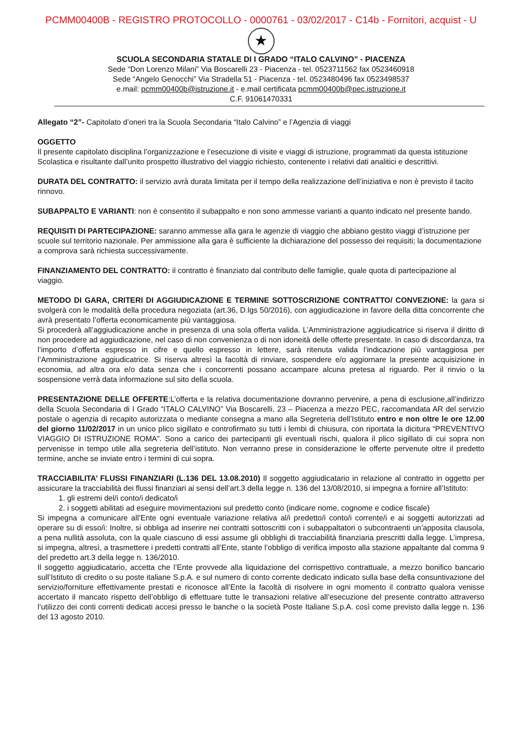PCMM00400B - REGISTRO PROTOCOLLO - 0000761 - 03/02/2017 - C14b - Fornitori, acquist - U
★
SCUOLA SECONDARIA STATALE DI I GRADO “ITALO CALVINO” - PIACENZA
Sede “Don Lorenzo Milani” Via Boscarelli 23 - Piacenza - tel. 0523711562 fax 0523460918
Sede “Angelo Genocchi” Via Stradella 51 - Piacenza - tel. 0523480496 fax 0523498537
e.mail: pcmm00400b@istruzione.it - e.mail certificata pcmm00400b@pec.istruzione.it
C.F. 91061470331
Allegato “2”- Capitolato d’oneri tra la Scuola Secondaria “Italo Calvino” e l’Agenzia di viaggi
OGGETTO
Il presente capitolato disciplina l’organizzazione e l’esecuzione di visite e viaggi di istruzione, programmati da questa istituzione Scolastica e risultante dall’unito prospetto illustrativo del viaggio richiesto, contenente i relativi dati analitici e descrittivi.
DURATA DEL CONTRATTO: il servizio avrà durata limitata per il tempo della realizzazione dell’iniziativa e non è previsto il tacito rinnovo.
SUBAPPALTO E VARIANTI: non è consentito il subappalto e non sono ammesse varianti a quanto indicato nel presente bando.
REQUISITI DI PARTECIPAZIONE: saranno ammesse alla gara le agenzie di viaggio che abbiano gestito viaggi d’istruzione per scuole sul territorio nazionale. Per ammissione alla gara è sufficiente la dichiarazione del possesso dei requisiti; la documentazione a comprova sarà richiesta successivamente.
FINANZIAMENTO DEL CONTRATTO: il contratto è finanziato dal contributo delle famiglie, quale quota di partecipazione al viaggio.
METODO DI GARA, CRITERI DI AGGIUDICAZIONE E TERMINE SOTTOSCRIZIONE CONTRATTO/ CONVEZIONE: la gara si svolgerà con le modalità della procedura negoziata (art.36, D.lgs 50/2016), con aggiudicazione in favore della ditta concorrente che avrà presentato l’offerta economicamente più vantaggiosa.
Si procederà all’aggiudicazione anche in presenza di una sola offerta valida. L’Amministrazione aggiudicatrice si riserva il diritto di non procedere ad aggiudicazione, nel caso di non convenienza o di non idoneità delle offerte presentate. In caso di discordanza, tra l’importo d’offerta espresso in cifre e quello espresso in lettere, sarà ritenuta valida l’indicazione più vantaggiosa per l’Amministrazione aggiudicatrice. Si riserva altresì la facoltà di rinviare, sospendere e/o aggiornare la presente acquisizione in economia, ad altra ora e/o data senza che i concorrenti possano accampare alcuna pretesa al riguardo. Per il rinvio o la sospensione verrà data informazione sul sito della scuola.
PRESENTAZIONE DELLE OFFERTE:L’offerta e la relativa documentazione dovranno pervenire, a pena di esclusione,all’indirizzo della Scuola Secondaria di I Grado “ITALO CALVINO” Via Boscarelli, 23 – Piacenza a mezzo PEC, raccomandata AR del servizio postale o agenzia di recapito autorizzata o mediante consegna a mano alla Segreteria dell’Istituto entro e non oltre le ore 12.00 del giorno 11/02/2017 in un unico plico sigillato e controfirmato su tutti i lembi di chiusura, con riportata la dicitura “PREVENTIVO VIAGGIO DI ISTRUZIONE ROMA”. Sono a carico dei partecipanti gli eventuali rischi, qualora il plico sigillato di cui sopra non pervenisse in tempo utile alla segreteria dell’istituto. Non verranno prese in considerazione le offerte pervenute oltre il predetto termine, anche se inviate entro i termini di cui sopra.
TRACCIABILITA’ FLUSSI FINANZIARI (L.136 DEL 13.08.2010) Il soggetto aggiudicatario in relazione al contratto in oggetto per assicurare la tracciabilità dei flussi finanziari ai sensi dell’art.3 della legge n. 136 del 13/08/2010, si impegna a fornire all’Istituto:
1. gli estremi del/i conto/i dedicato/i
2. i soggetti abilitati ad eseguire movimentazioni sul predetto conto (indicare nome, cognome e codice fiscale)
Si impegna a comunicare all’Ente ogni eventuale variazione relativa al/i predetto/i conto/i corrente/i e ai soggetti autorizzati ad operare su di esso/i: Inoltre, si obbliga ad inserire nei contratti sottoscritti con i subappaltatori o subcontraenti un’apposita clausola, a pena nullità assoluta, con la quale ciascuno di essi assume gli obblighi di tracciabilità finanziaria prescritti dalla legge. L’impresa, si impegna, altresì, a trasmettere i predetti contratti all’Ente, stante l’obbligo di verifica imposto alla stazione appaltante dal comma 9 del predetto art.3 della legge n. 136/2010.
Il soggetto aggiudicatario, accetta che l’Ente provvede alla liquidazione del corrispettivo contrattuale, a mezzo bonifico bancario sull’Istituto di credito o su poste italiane S.p.A. e sul numero di conto corrente dedicato indicato sulla base della consuntivazione del servizio/forniture effettivamente prestati e riconosce all’Ente la facoltà di risolvere in ogni momento il contratto qualora venisse accertato il mancato rispetto dell’obbligo di effettuare tutte le transazioni relative all’esecuzione del presente contratto attraverso l’utilizzo dei conti correnti dedicati accesi presso le banche o la società Poste Italiane S.p.A. così come previsto dalla legge n. 136 del 13 agosto 2010.